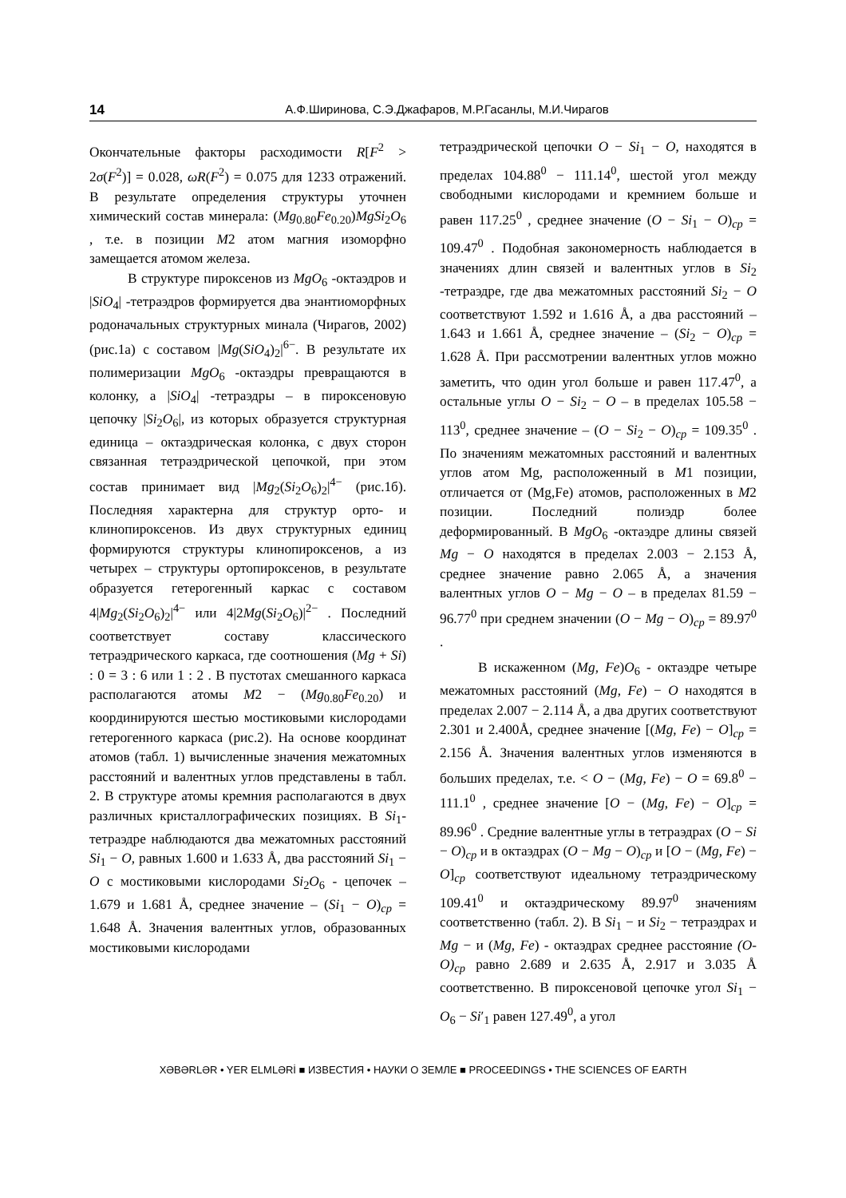14 А.Ф.Ширинова, С.Э.Джафаров, М.Р.Гасанлы, М.И.Чирагов
Окончательные факторы расходимости R[F<sup>2</sup> > 2σ(F<sup>2</sup>)] = 0.028, ωR(F<sup>2</sup>) = 0.075 для 1233 отражений. В результате определения структуры уточнен химический состав минерала: (Mg<sub>0.80</sub>Fe<sub>0.20</sub>)MgSi<sub>2</sub>O<sub>6</sub> , т.е. в позиции M2 атом магния изоморфно замещается атомом железа.
В структуре пироксенов из MgO<sub>6</sub> -октаэдров и |SiO<sub>4</sub>| -тетраэдров формируется два энантиоморфных родоначальных структурных минала (Чирагов, 2002) (рис.1а) с составом |Mg(SiO<sub>4</sub>)<sub>2</sub>|<sup>6−</sup>. В результате их полимеризации MgO<sub>6</sub> -октаэдры превращаются в колонку, а |SiO<sub>4</sub>| -тетраэдры – в пироксеновую цепочку |Si<sub>2</sub>O<sub>6</sub>|, из которых образуется структурная единица – октаэдрическая колонка, с двух сторон связанная тетраэдрической цепочкой, при этом состав принимает вид |Mg<sub>2</sub>(Si<sub>2</sub>O<sub>6</sub>)<sub>2</sub>|<sup>4−</sup> (рис.1б). Последняя характерна для структур орто- и клинопироксенов. Из двух структурных единиц формируются структуры клинопироксенов, а из четырех – структуры ортопироксенов, в результате образуется гетерогенный каркас с составом 4|Mg<sub>2</sub>(Si<sub>2</sub>O<sub>6</sub>)<sub>2</sub>|<sup>4−</sup> или 4|2Mg(Si<sub>2</sub>O<sub>6</sub>)|<sup>2−</sup> . Последний соответствует составу классического тетраэдрического каркаса, где соотношения (Mg + Si) : 0 = 3 : 6 или 1 : 2 . В пустотах смешанного каркаса располагаются атомы M2 − (Mg<sub>0.80</sub>Fe<sub>0.20</sub>) и координируются шестью мостиковыми кислородами гетерогенного каркаса (рис.2). На основе координат атомов (табл. 1) вычисленные значения межатомных расстояний и валентных углов представлены в табл. 2. В структуре атомы кремния располагаются в двух различных кристаллографических позициях. В Si<sub>1</sub>-тетраэдре наблюдаются два межатомных расстояний Si<sub>1</sub> − O, равных 1.600 и 1.633 Å, два расстояний Si<sub>1</sub> − O с мостиковыми кислородами Si<sub>2</sub>O<sub>6</sub> - цепочек – 1.679 и 1.681 Å, среднее значение – (Si<sub>1</sub> − O)<sub>cp</sub> = 1.648 Å. Значения валентных углов, образованных мостиковыми кислородами
тетраэдрической цепочки O − Si<sub>1</sub> − O, находятся в пределах 104.88<sup>0</sup> − 111.14<sup>0</sup>, шестой угол между свободными кислородами и кремнием больше и равен 117.25<sup>0</sup> , среднее значение (O − Si<sub>1</sub> − O)<sub>cp</sub> = 109.47<sup>0</sup> . Подобная закономерность наблюдается в значениях длин связей и валентных углов в Si<sub>2</sub> -тетраэдре, где два межатомных расстояний Si<sub>2</sub> − O соответствуют 1.592 и 1.616 Å, а два расстояний – 1.643 и 1.661 Å, среднее значение – (Si<sub>2</sub> − O)<sub>cp</sub> = 1.628 Å. При рассмотрении валентных углов можно заметить, что один угол больше и равен 117.47<sup>0</sup>, а остальные углы O − Si<sub>2</sub> − O – в пределах 105.58 − 113<sup>0</sup>, среднее значение – (O − Si<sub>2</sub> − O)<sub>cp</sub> = 109.35<sup>0</sup> . По значениям межатомных расстояний и валентных углов атом Mg, расположенный в M1 позиции, отличается от (Mg,Fe) атомов, расположенных в M2 позиции. Последний полиэдр более деформированный. В MgO<sub>6</sub> -октаэдре длины связей Mg − O находятся в пределах 2.003 − 2.153 Å, среднее значение равно 2.065 Å, а значения валентных углов O − Mg − O – в пределах 81.59 − 96.77<sup>0</sup> при среднем значении (O − Mg − O)<sub>cp</sub> = 89.97<sup>0</sup> .
В искаженном (Mg, Fe)O<sub>6</sub> - октаэдре четыре межатомных расстояний (Mg, Fe) − O находятся в пределах 2.007 − 2.114 Å, а два других соответствуют 2.301 и 2.400Å, среднее значение [(Mg, Fe) − O]<sub>cp</sub> = 2.156 Å. Значения валентных углов изменяются в больших пределах, т.е. < O − (Mg, Fe) − O = 69.8<sup>0</sup> − 111.1<sup>0</sup> , среднее значение [O − (Mg, Fe) − O]<sub>cp</sub> = 89.96<sup>0</sup> . Средние валентные углы в тетраэдрах (O − Si − O)<sub>cp</sub> и в октаэдрах (O − Mg − O)<sub>cp</sub> и [O − (Mg, Fe) − O]<sub>cp</sub> соответствуют идеальному тетраэдрическому 109.41<sup>0</sup> и октаэдрическому 89.97<sup>0</sup> значениям соответственно (табл. 2). В Si<sub>1</sub> − и Si<sub>2</sub> − тетраэдрах и Mg − и (Mg, Fe) - октаэдрах среднее расстояние (O-O)<sub>cp</sub> равно 2.689 и 2.635 Å, 2.917 и 3.035 Å соответственно. В пироксеновой цепочке угол Si<sub>1</sub> − O<sub>6</sub> − Si′<sub>1</sub> равен 127.49<sup>0</sup>, а угол
XƏBƏRLƏR • YER ELMLƏRİ ■ ИЗВЕСТИЯ • НАУКИ О ЗЕМЛЕ ■ PROCEEDINGS • THE SCIENCES OF EARTH